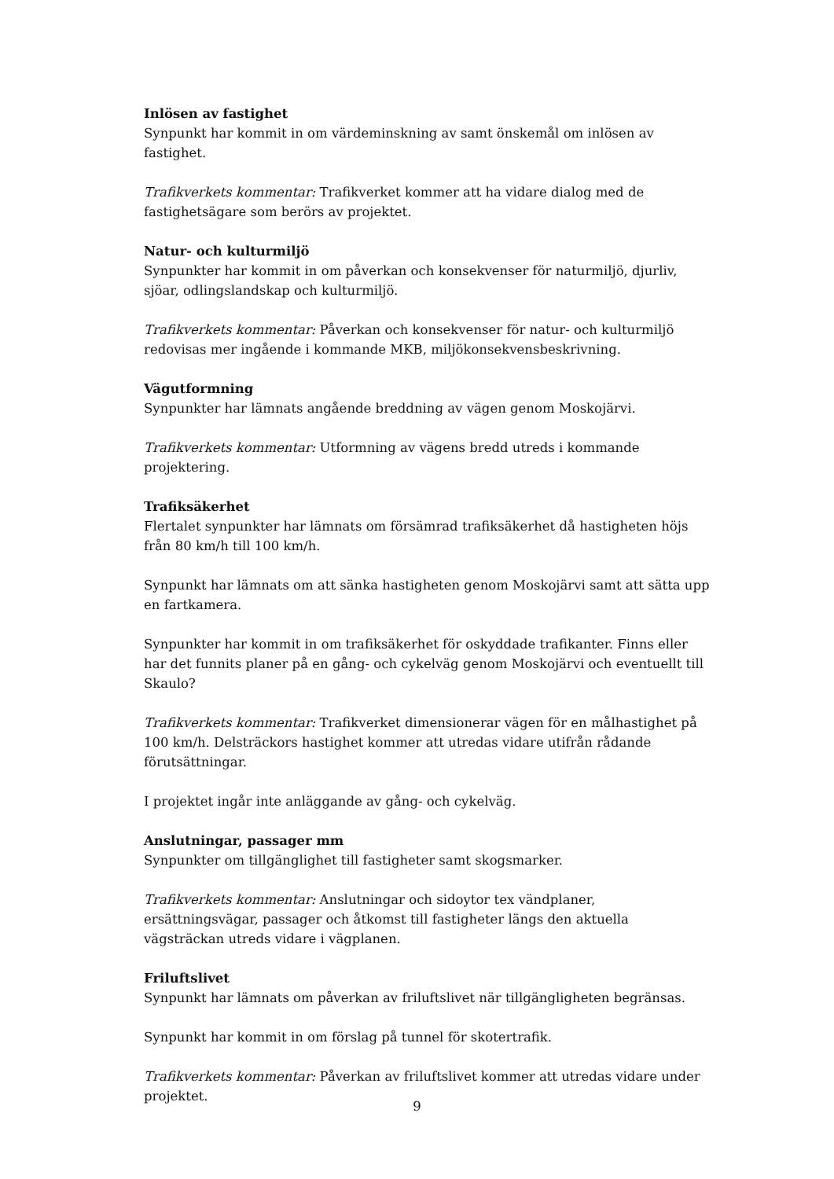Inlösen av fastighet
Synpunkt har kommit in om värdeminskning av samt önskemål om inlösen av fastighet.
Trafikverkets kommentar: Trafikverket kommer att ha vidare dialog med de fastighetsägare som berörs av projektet.
Natur- och kulturmiljö
Synpunkter har kommit in om påverkan och konsekvenser för naturmiljö, djurliv, sjöar, odlingslandskap och kulturmiljö.
Trafikverkets kommentar: Påverkan och konsekvenser för natur- och kulturmiljö redovisas mer ingående i kommande MKB, miljökonsekvensbeskrivning.
Vägutformning
Synpunkter har lämnats angående breddning av vägen genom Moskojärvi.
Trafikverkets kommentar: Utformning av vägens bredd utreds i kommande projektering.
Trafiksäkerhet
Flertalet synpunkter har lämnats om försämrad trafiksäkerhet då hastigheten höjs från 80 km/h till 100 km/h.
Synpunkt har lämnats om att sänka hastigheten genom Moskojärvi samt att sätta upp en fartkamera.
Synpunkter har kommit in om trafiksäkerhet för oskyddade trafikanter. Finns eller har det funnits planer på en gång- och cykelväg genom Moskojärvi och eventuellt till Skaulo?
Trafikverkets kommentar: Trafikverket dimensionerar vägen för en målhastighet på 100 km/h. Delsträckors hastighet kommer att utredas vidare utifrån rådande förutsättningar.
I projektet ingår inte anläggande av gång- och cykelväg.
Anslutningar, passager mm
Synpunkter om tillgänglighet till fastigheter samt skogsmarker.
Trafikverkets kommentar: Anslutningar och sidoytor tex vändplaner, ersättningsvägar, passager och åtkomst till fastigheter längs den aktuella vägsträckan utreds vidare i vägplanen.
Friluftslivet
Synpunkt har lämnats om påverkan av friluftslivet när tillgängligheten begränsas.
Synpunkt har kommit in om förslag på tunnel för skotertrafik.
Trafikverkets kommentar: Påverkan av friluftslivet kommer att utredas vidare under projektet.
9